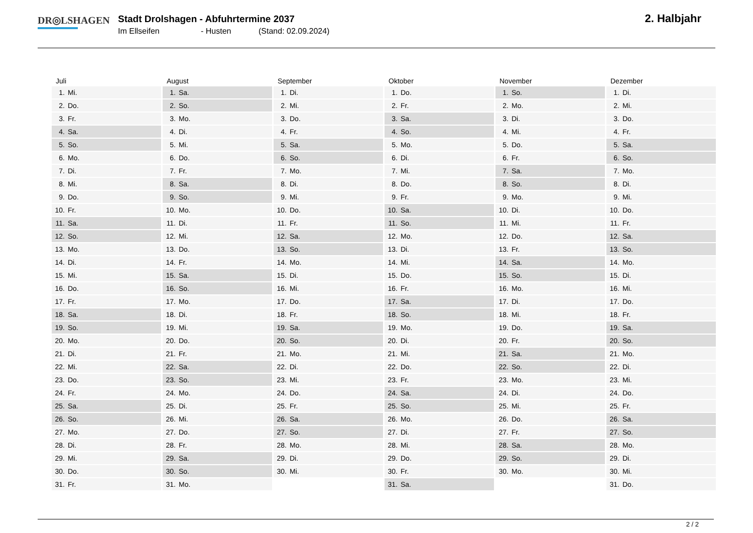DR◎LSHAGEN
Stadt Drolshagen - Abfuhrtermine 2037
Im Ellseifen - Husten (Stand: 02.09.2024)
2. Halbjahr
| Juli | August | September | Oktober | November | Dezember |
| --- | --- | --- | --- | --- | --- |
| 1. Mi. | 1. Sa. | 1. Di. | 1. Do. | 1. So. | 1. Di. |
| 2. Do. | 2. So. | 2. Mi. | 2. Fr. | 2. Mo. | 2. Mi. |
| 3. Fr. | 3. Mo. | 3. Do. | 3. Sa. | 3. Di. | 3. Do. |
| 4. Sa. | 4. Di. | 4. Fr. | 4. So. | 4. Mi. | 4. Fr. |
| 5. So. | 5. Mi. | 5. Sa. | 5. Mo. | 5. Do. | 5. Sa. |
| 6. Mo. | 6. Do. | 6. So. | 6. Di. | 6. Fr. | 6. So. |
| 7. Di. | 7. Fr. | 7. Mo. | 7. Mi. | 7. Sa. | 7. Mo. |
| 8. Mi. | 8. Sa. | 8. Di. | 8. Do. | 8. So. | 8. Di. |
| 9. Do. | 9. So. | 9. Mi. | 9. Fr. | 9. Mo. | 9. Mi. |
| 10. Fr. | 10. Mo. | 10. Do. | 10. Sa. | 10. Di. | 10. Do. |
| 11. Sa. | 11. Di. | 11. Fr. | 11. So. | 11. Mi. | 11. Fr. |
| 12. So. | 12. Mi. | 12. Sa. | 12. Mo. | 12. Do. | 12. Sa. |
| 13. Mo. | 13. Do. | 13. So. | 13. Di. | 13. Fr. | 13. So. |
| 14. Di. | 14. Fr. | 14. Mo. | 14. Mi. | 14. Sa. | 14. Mo. |
| 15. Mi. | 15. Sa. | 15. Di. | 15. Do. | 15. So. | 15. Di. |
| 16. Do. | 16. So. | 16. Mi. | 16. Fr. | 16. Mo. | 16. Mi. |
| 17. Fr. | 17. Mo. | 17. Do. | 17. Sa. | 17. Di. | 17. Do. |
| 18. Sa. | 18. Di. | 18. Fr. | 18. So. | 18. Mi. | 18. Fr. |
| 19. So. | 19. Mi. | 19. Sa. | 19. Mo. | 19. Do. | 19. Sa. |
| 20. Mo. | 20. Do. | 20. So. | 20. Di. | 20. Fr. | 20. So. |
| 21. Di. | 21. Fr. | 21. Mo. | 21. Mi. | 21. Sa. | 21. Mo. |
| 22. Mi. | 22. Sa. | 22. Di. | 22. Do. | 22. So. | 22. Di. |
| 23. Do. | 23. So. | 23. Mi. | 23. Fr. | 23. Mo. | 23. Mi. |
| 24. Fr. | 24. Mo. | 24. Do. | 24. Sa. | 24. Di. | 24. Do. |
| 25. Sa. | 25. Di. | 25. Fr. | 25. So. | 25. Mi. | 25. Fr. |
| 26. So. | 26. Mi. | 26. Sa. | 26. Mo. | 26. Do. | 26. Sa. |
| 27. Mo. | 27. Do. | 27. So. | 27. Di. | 27. Fr. | 27. So. |
| 28. Di. | 28. Fr. | 28. Mo. | 28. Mi. | 28. Sa. | 28. Mo. |
| 29. Mi. | 29. Sa. | 29. Di. | 29. Do. | 29. So. | 29. Di. |
| 30. Do. | 30. So. | 30. Mi. | 30. Fr. | 30. Mo. | 30. Mi. |
| 31. Fr. | 31. Mo. | | 31. Sa. | | 31. Do. |
2 / 2